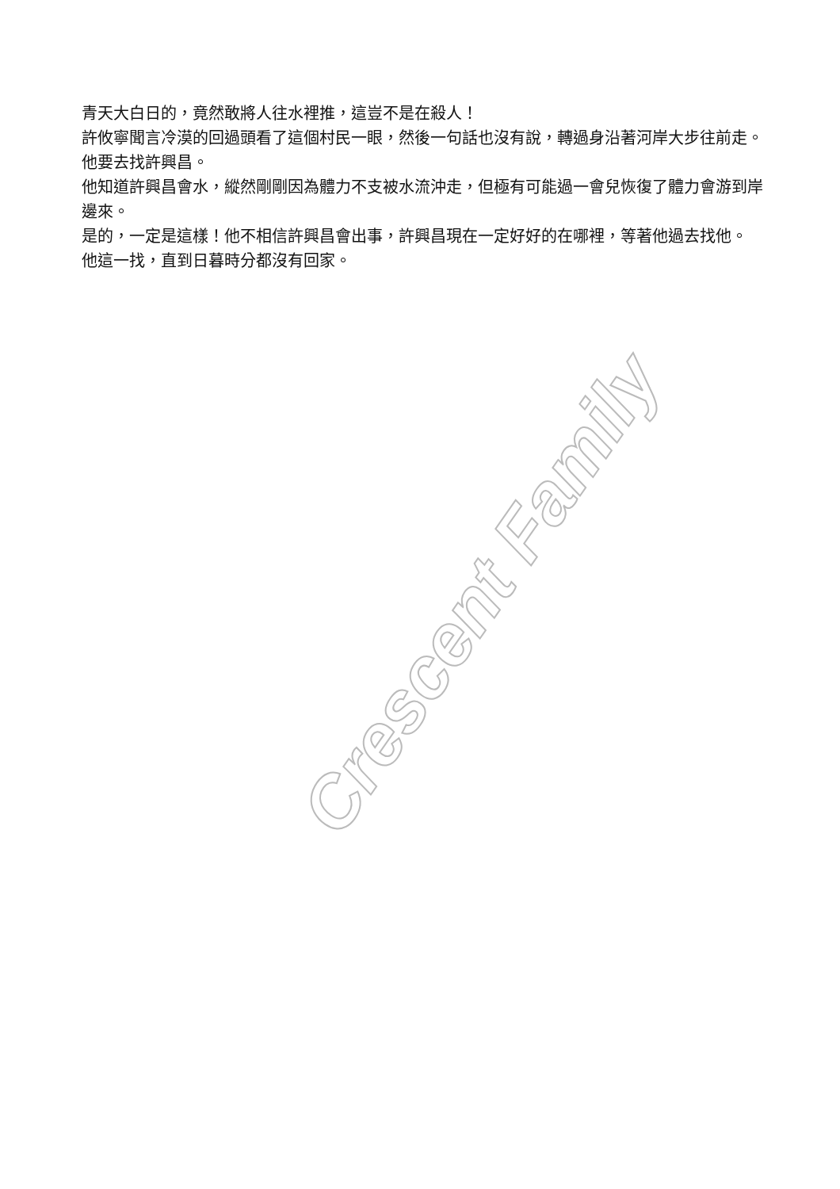青天大白日的，竟然敢將人往水裡推，這豈不是在殺人！
許攸寧聞言冷漠的回過頭看了這個村民一眼，然後一句話也沒有說，轉過身沿著河岸大步往前走。
他要去找許興昌。
他知道許興昌會水，縱然剛剛因為體力不支被水流沖走，但極有可能過一會兒恢復了體力會游到岸邊來。
是的，一定是這樣！他不相信許興昌會出事，許興昌現在一定好好的在哪裡，等著他過去找他。
他這一找，直到日暮時分都沒有回家。
Crescent Family